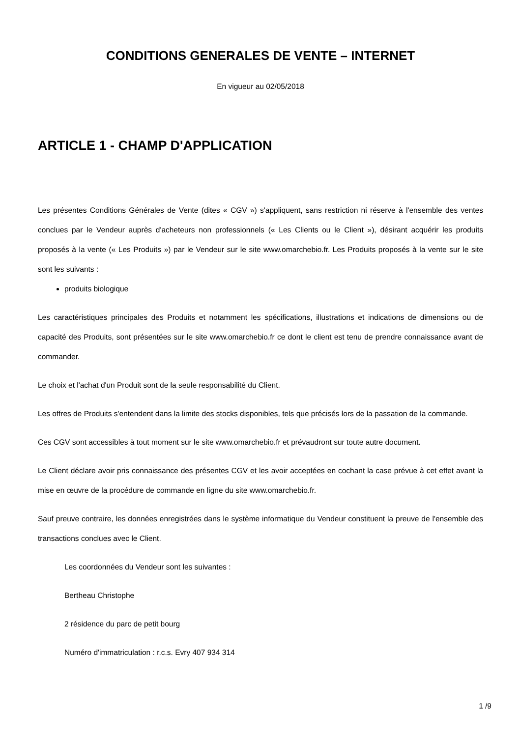CONDITIONS GENERALES DE VENTE – INTERNET
En vigueur au 02/05/2018
ARTICLE 1 - CHAMP D'APPLICATION
Les présentes Conditions Générales de Vente (dites « CGV ») s'appliquent, sans restriction ni réserve à l'ensemble des ventes conclues par le Vendeur auprès d'acheteurs non professionnels (« Les Clients ou le Client »), désirant acquérir les produits proposés à la vente (« Les Produits ») par le Vendeur sur le site www.omarchebio.fr. Les Produits proposés à la vente sur le site sont les suivants :
produits biologique
Les caractéristiques principales des Produits et notamment les spécifications, illustrations et indications de dimensions ou de capacité des Produits, sont présentées sur le site www.omarchebio.fr ce dont le client est tenu de prendre connaissance avant de commander.
Le choix et l'achat d'un Produit sont de la seule responsabilité du Client.
Les offres de Produits s'entendent dans la limite des stocks disponibles, tels que précisés lors de la passation de la commande.
Ces CGV sont accessibles à tout moment sur le site www.omarchebio.fr et prévaudront sur toute autre document.
Le Client déclare avoir pris connaissance des présentes CGV et les avoir acceptées en cochant la case prévue à cet effet avant la mise en œuvre de la procédure de commande en ligne du site www.omarchebio.fr.
Sauf preuve contraire, les données enregistrées dans le système informatique du Vendeur constituent la preuve de l'ensemble des transactions conclues avec le Client.
Les coordonnées du Vendeur sont les suivantes :
Bertheau Christophe
2 résidence du parc de petit bourg
Numéro d'immatriculation : r.c.s. Evry 407 934 314
1 /9